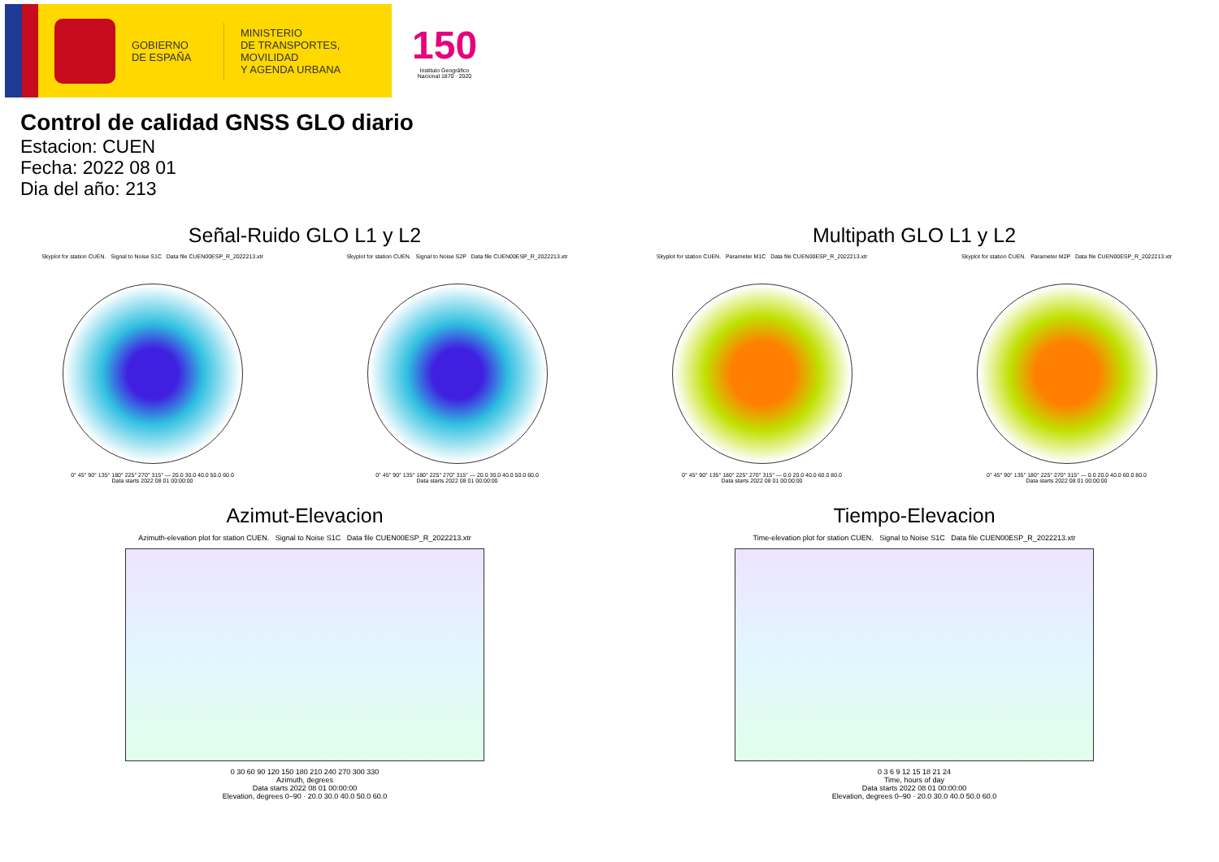GOBIERNO
DE ESPAÑA
MINISTERIO
DE TRANSPORTES, MOVILIDAD
Y AGENDA URBANA
150
Instituto Geográfico Nacional 1870 · 2020
Control de calidad GNSS GLO diario
Estacion: CUEN
Fecha: 2022 08 01
Dia del año: 213
Señal-Ruido GLO L1 y L2
Skyplot for station CUEN. Signal to Noise S1C Data file CUEN00ESP_R_2022213.xtr
0° 45° 90° 135° 180° 225° 270° 315° — 20.0 30.0 40.0 50.0 60.0
Data starts 2022 08 01 00:00:00
Skyplot for station CUEN. Signal to Noise S2P Data file CUEN00ESP_R_2022213.xtr
0° 45° 90° 135° 180° 225° 270° 315° — 20.0 30.0 40.0 50.0 60.0
Data starts 2022 08 01 00:00:00
Multipath GLO L1 y L2
Skyplot for station CUEN. Parameter M1C Data file CUEN00ESP_R_2022213.xtr
0° 45° 90° 135° 180° 225° 270° 315° — 0.0 20.0 40.0 60.0 80.0
Data starts 2022 08 01 00:00:00
Skyplot for station CUEN. Parameter M2P Data file CUEN00ESP_R_2022213.xtr
0° 45° 90° 135° 180° 225° 270° 315° — 0.0 20.0 40.0 60.0 80.0
Data starts 2022 08 01 00:00:00
Azimut-Elevacion
Azimuth-elevation plot for station CUEN. Signal to Noise S1C Data file CUEN00ESP_R_2022213.xtr
0 30 60 90 120 150 180 210 240 270 300 330
Azimuth, degrees
Data starts 2022 08 01 00:00:00
Elevation, degrees 0–90 · 20.0 30.0 40.0 50.0 60.0
Tiempo-Elevacion
Time-elevation plot for station CUEN. Signal to Noise S1C Data file CUEN00ESP_R_2022213.xtr
0 3 6 9 12 15 18 21 24
Time, hours of day
Data starts 2022 08 01 00:00:00
Elevation, degrees 0–90 · 20.0 30.0 40.0 50.0 60.0